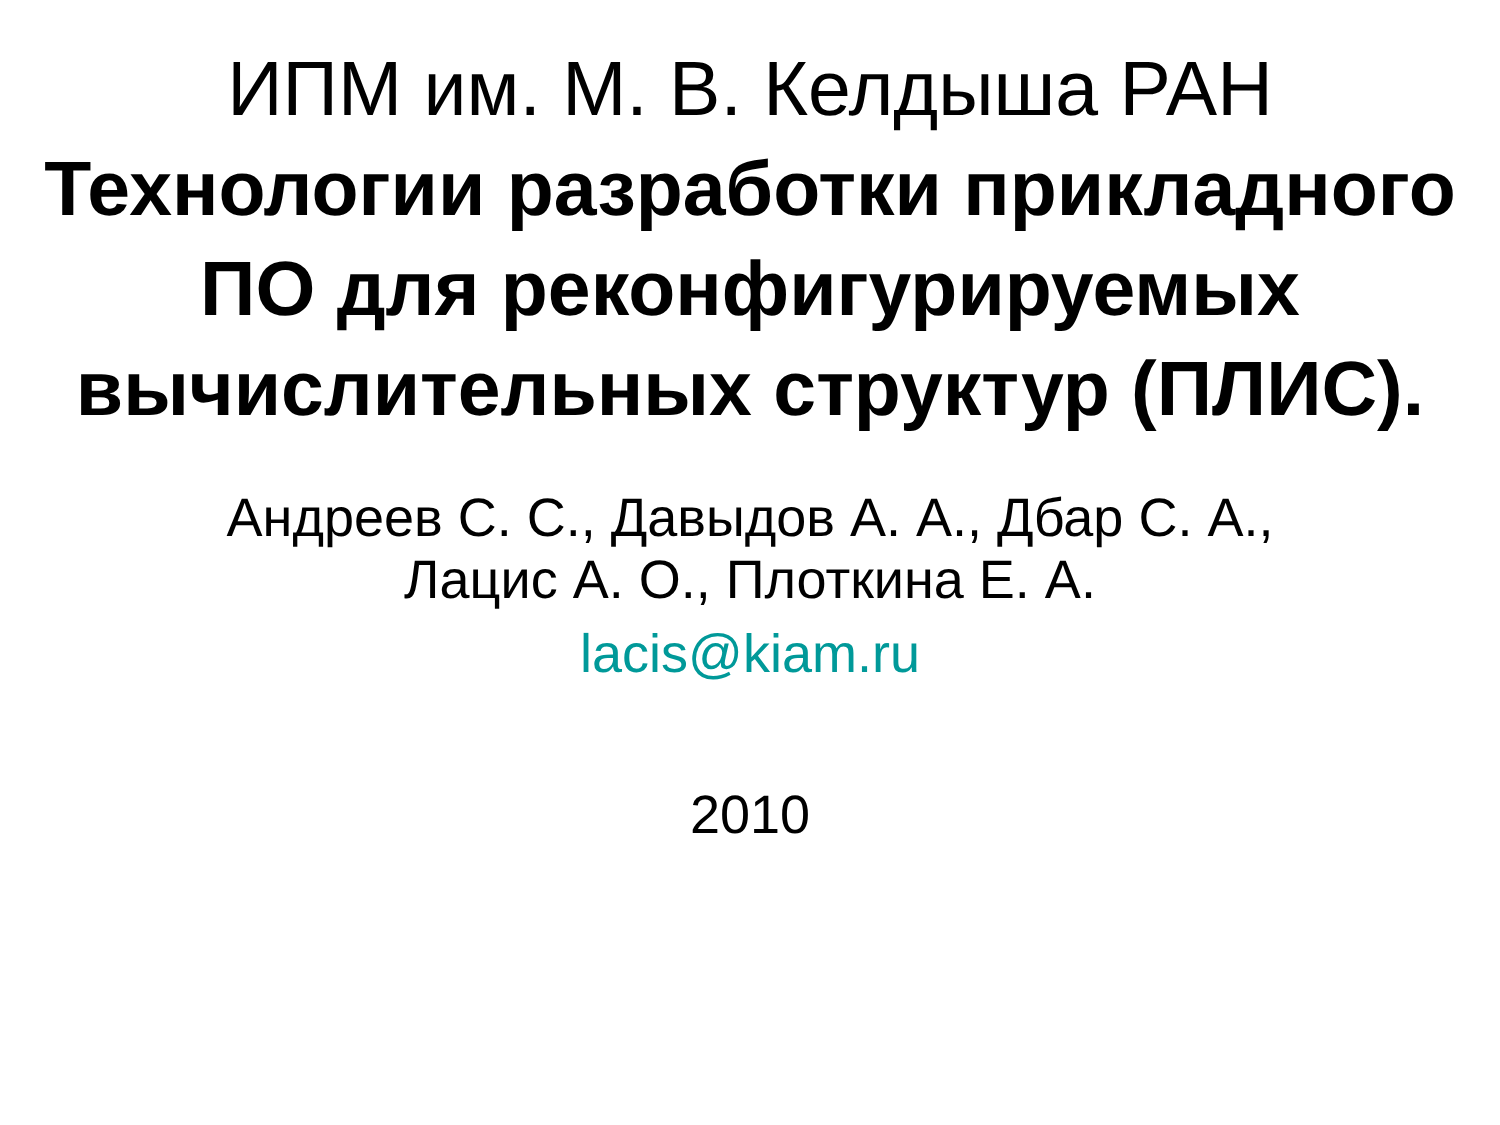ИПМ им. М. В. Келдыша РАН
Технологии разработки прикладного ПО для реконфигурируемых вычислительных структур (ПЛИС).
Андреев С. С., Давыдов А. А., Дбар С. А.,
Лацис А. О., Плоткина Е. А.
lacis@kiam.ru
2010